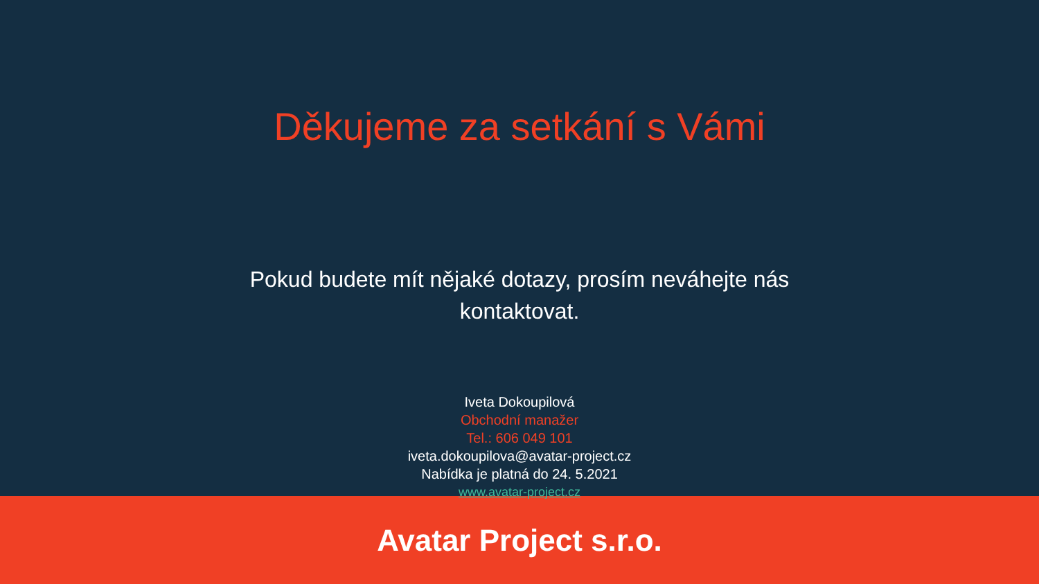Děkujeme za setkání s Vámi
Pokud budete mít nějaké dotazy, prosím neváhejte nás kontaktovat.
Iveta Dokoupilová
Obchodní manažer
Tel.: 606 049 101
iveta.dokoupilova@avatar-project.cz
Nabídka je platná do 24. 5.2021
www.avatar-project.cz
Avatar Project s.r.o.